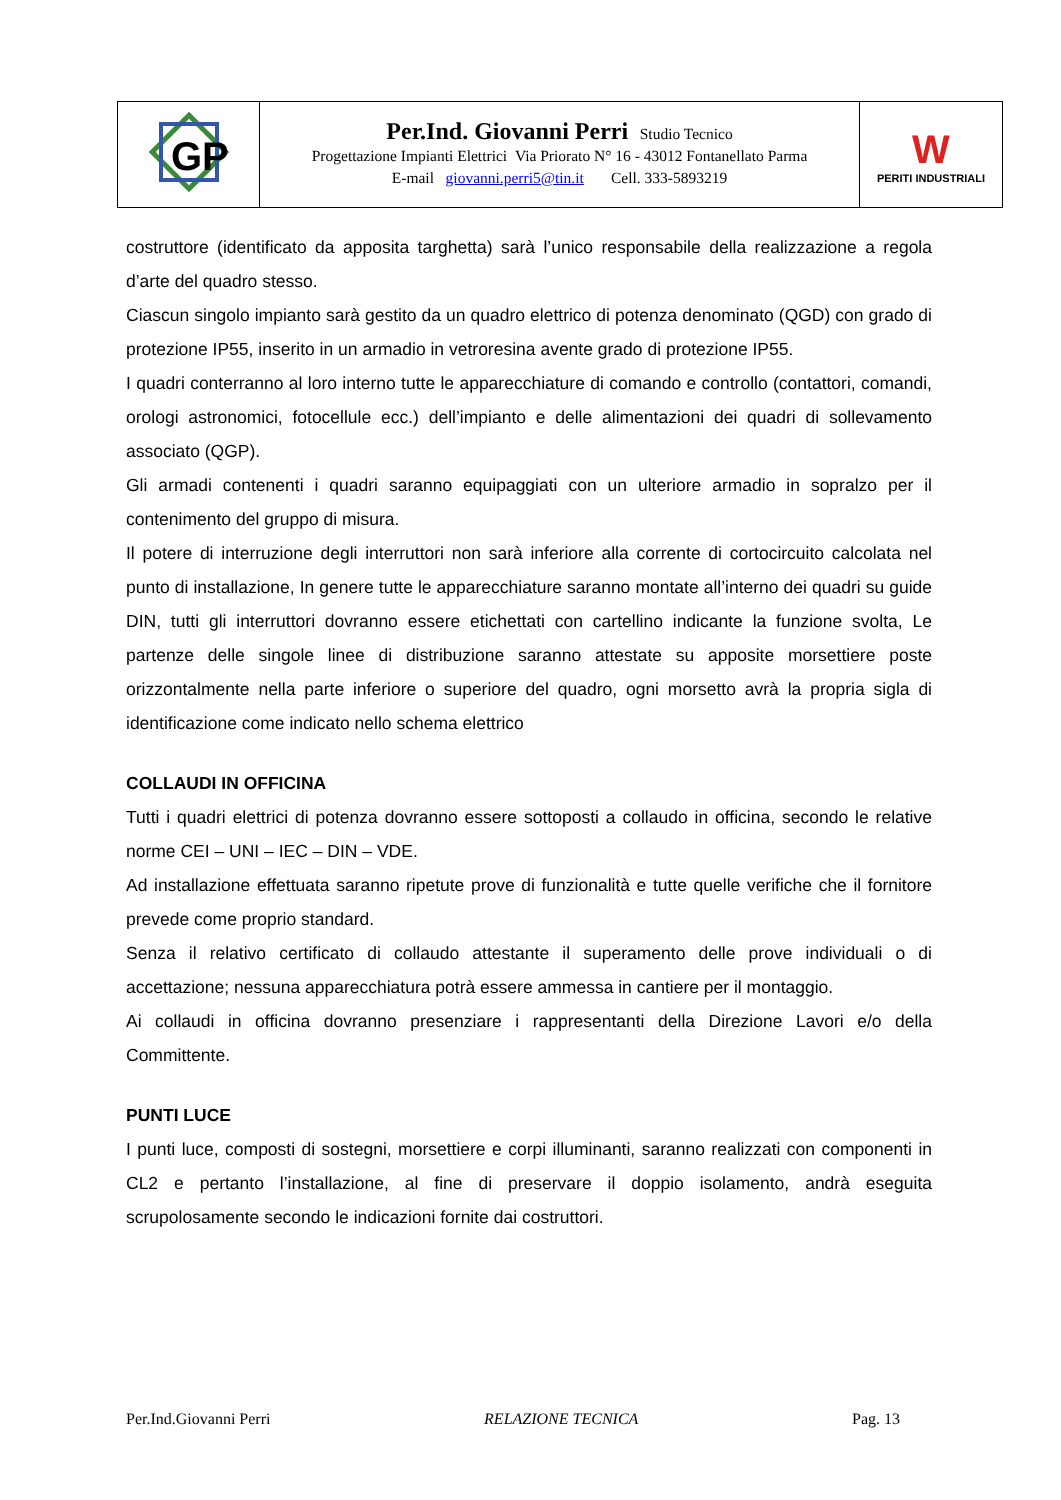| GP | Per.Ind. Giovanni Perri Studio Tecnico Progettazione Impianti Elettrici Via Priorato N° 16 - 43012 Fontanellato Parma E-mail giovanni.perri5@tin.it Cell. 333-5893219 | W PERITI INDUSTRIALI |
costruttore (identificato da apposita targhetta) sarà l’unico responsabile della realizzazione a regola d’arte del quadro stesso.
Ciascun singolo impianto sarà gestito da un quadro elettrico di potenza denominato (QGD) con grado di protezione IP55, inserito in un armadio in vetroresina avente grado di protezione IP55.
I quadri conterranno al loro interno tutte le apparecchiature di comando e controllo (contattori, comandi, orologi astronomici, fotocellule ecc.) dell’impianto e delle alimentazioni dei quadri di sollevamento associato (QGP).
Gli armadi contenenti i quadri saranno equipaggiati con un ulteriore armadio in sopralzo per il contenimento del gruppo di misura.
Il potere di interruzione degli interruttori non sarà inferiore alla corrente di cortocircuito calcolata nel punto di installazione, In genere tutte le apparecchiature saranno montate all’interno dei quadri su guide DIN, tutti gli interruttori dovranno essere etichettati con cartellino indicante la funzione svolta, Le partenze delle singole linee di distribuzione saranno attestate su apposite morsettiere poste orizzontalmente nella parte inferiore o superiore del quadro, ogni morsetto avrà la propria sigla di identificazione come indicato nello schema elettrico
COLLAUDI IN OFFICINA
Tutti i quadri elettrici di potenza dovranno essere sottoposti a collaudo in officina, secondo le relative norme CEI – UNI – IEC – DIN – VDE.
Ad installazione effettuata saranno ripetute prove di funzionalità e tutte quelle verifiche che il fornitore prevede come proprio standard.
Senza il relativo certificato di collaudo attestante il superamento delle prove individuali o di accettazione; nessuna apparecchiatura potrà essere ammessa in cantiere per il montaggio.
Ai collaudi in officina dovranno presenziare i rappresentanti della Direzione Lavori e/o della Committente.
PUNTI LUCE
I punti luce, composti di sostegni, morsettiere e corpi illuminanti, saranno realizzati con componenti in CL2 e pertanto l’installazione, al fine di preservare il doppio isolamento, andrà eseguita scrupolosamente secondo le indicazioni fornite dai costruttori.
Per.Ind.Giovanni Perri RELAZIONE TECNICA Pag. 13